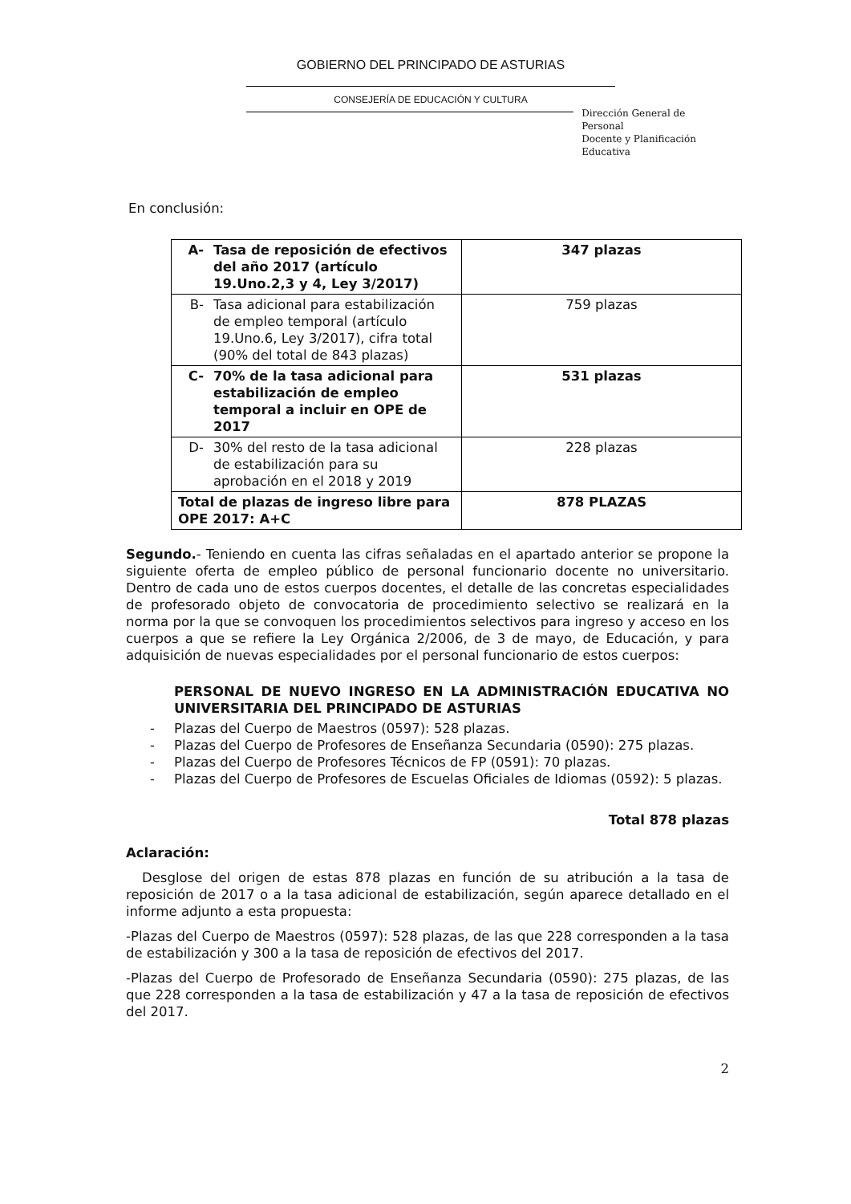GOBIERNO DEL PRINCIPADO DE ASTURIAS
CONSEJERÍA DE EDUCACIÓN Y CULTURA
Dirección General de Personal
Docente y Planificación Educativa
En conclusión:
| A- Tasa de reposición de efectivos del año 2017 (artículo 19.Uno.2,3 y 4, Ley 3/2017) | 347 plazas |
| B- Tasa adicional para estabilización de empleo temporal (artículo 19.Uno.6, Ley 3/2017), cifra total (90% del total de 843 plazas) | 759 plazas |
| C- 70% de la tasa adicional para estabilización de empleo temporal a incluir en OPE de 2017 | 531 plazas |
| D- 30% del resto de la tasa adicional de estabilización para su aprobación en el 2018 y 2019 | 228 plazas |
| Total de plazas de ingreso libre para OPE 2017: A+C | 878 PLAZAS |
Segundo.- Teniendo en cuenta las cifras señaladas en el apartado anterior se propone la siguiente oferta de empleo público de personal funcionario docente no universitario. Dentro de cada uno de estos cuerpos docentes, el detalle de las concretas especialidades de profesorado objeto de convocatoria de procedimiento selectivo se realizará en la norma por la que se convoquen los procedimientos selectivos para ingreso y acceso en los cuerpos a que se refiere la Ley Orgánica 2/2006, de 3 de mayo, de Educación, y para adquisición de nuevas especialidades por el personal funcionario de estos cuerpos:
PERSONAL DE NUEVO INGRESO EN LA ADMINISTRACIÓN EDUCATIVA NO UNIVERSITARIA DEL PRINCIPADO DE ASTURIAS
- Plazas del Cuerpo de Maestros (0597): 528 plazas.
- Plazas del Cuerpo de Profesores de Enseñanza Secundaria (0590): 275 plazas.
- Plazas del Cuerpo de Profesores Técnicos de FP (0591): 70 plazas.
- Plazas del Cuerpo de Profesores de Escuelas Oficiales de Idiomas (0592): 5 plazas.
Total 878 plazas
Aclaración:
Desglose del origen de estas 878 plazas en función de su atribución a la tasa de reposición de 2017 o a la tasa adicional de estabilización, según aparece detallado en el informe adjunto a esta propuesta:
-Plazas del Cuerpo de Maestros (0597): 528 plazas, de las que 228 corresponden a la tasa de estabilización y 300 a la tasa de reposición de efectivos del 2017.
-Plazas del Cuerpo de Profesorado de Enseñanza Secundaria (0590): 275 plazas, de las que 228 corresponden a la tasa de estabilización y 47 a la tasa de reposición de efectivos del 2017.
2